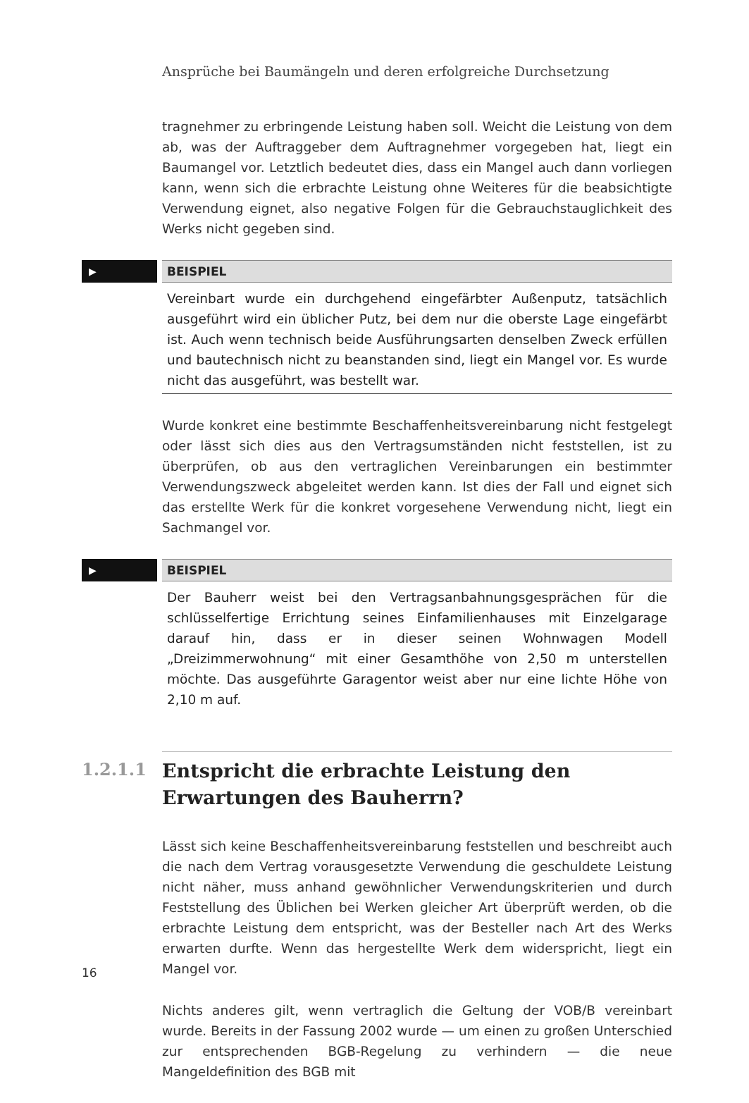Ansprüche bei Baumängeln und deren erfolgreiche Durchsetzung
tragnehmer zu erbringende Leistung haben soll. Weicht die Leistung von dem ab, was der Auftraggeber dem Auftragnehmer vorgegeben hat, liegt ein Baumangel vor. Letztlich bedeutet dies, dass ein Mangel auch dann vorliegen kann, wenn sich die erbrachte Leistung ohne Weiteres für die beabsichtigte Verwendung eignet, also negative Folgen für die Gebrauchstauglichkeit des Werks nicht gegeben sind.
▶
BEISPIEL
Vereinbart wurde ein durchgehend eingefärbter Außenputz, tatsächlich ausgeführt wird ein üblicher Putz, bei dem nur die oberste Lage eingefärbt ist. Auch wenn technisch beide Ausführungsarten denselben Zweck erfüllen und bautechnisch nicht zu beanstanden sind, liegt ein Mangel vor. Es wurde nicht das ausgeführt, was bestellt war.
Wurde konkret eine bestimmte Beschaffenheitsvereinbarung nicht festgelegt oder lässt sich dies aus den Vertragsumständen nicht feststellen, ist zu überprüfen, ob aus den vertraglichen Vereinbarungen ein bestimmter Verwendungszweck abgeleitet werden kann. Ist dies der Fall und eignet sich das erstellte Werk für die konkret vorgesehene Verwendung nicht, liegt ein Sachmangel vor.
▶
BEISPIEL
Der Bauherr weist bei den Vertragsanbahnungsgesprächen für die schlüsselfertige Errichtung seines Einfamilienhauses mit Einzelgarage darauf hin, dass er in dieser seinen Wohnwagen Modell „Dreizimmerwohnung“ mit einer Gesamthöhe von 2,50 m unterstellen möchte. Das ausgeführte Garagentor weist aber nur eine lichte Höhe von 2,10 m auf.
1.2.1.1
Entspricht die erbrachte Leistung den Erwartungen des Bauherrn?
Lässt sich keine Beschaffenheitsvereinbarung feststellen und beschreibt auch die nach dem Vertrag vorausgesetzte Verwendung die geschuldete Leistung nicht näher, muss anhand gewöhnlicher Verwendungskriterien und durch Feststellung des Üblichen bei Werken gleicher Art überprüft werden, ob die erbrachte Leistung dem entspricht, was der Besteller nach Art des Werks erwarten durfte. Wenn das hergestellte Werk dem widerspricht, liegt ein Mangel vor.
Nichts anderes gilt, wenn vertraglich die Geltung der VOB/B vereinbart wurde. Bereits in der Fassung 2002 wurde — um einen zu großen Unterschied zur entsprechenden BGB-Regelung zu verhindern — die neue Mangeldefinition des BGB mit
16